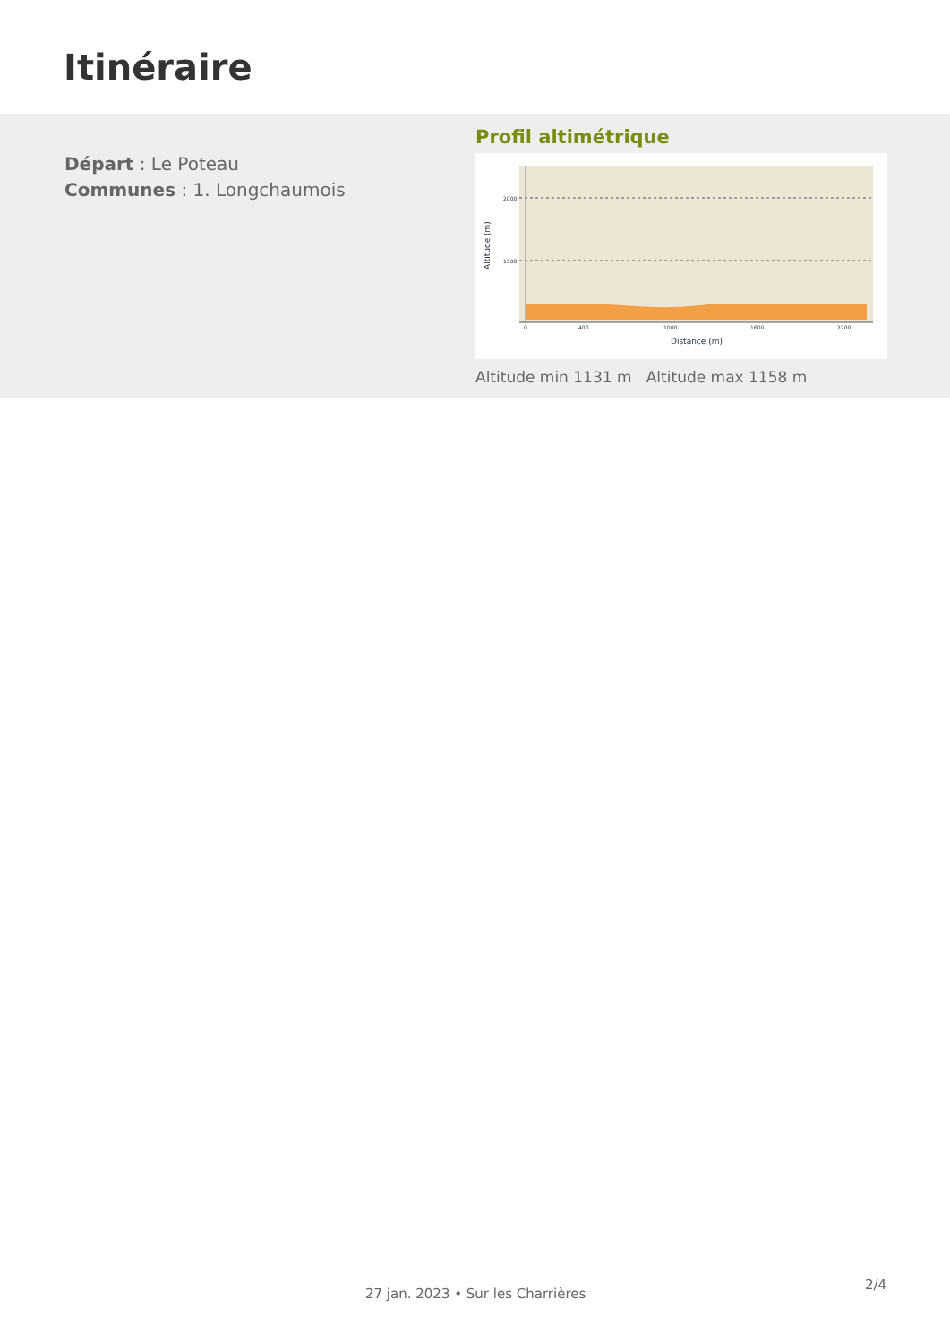Itinéraire
Départ : Le Poteau
Communes : 1. Longchaumois
Profil altimétrique
2000
1500
0
400
1000
1600
2200
Distance (m)
Altitude (m)
Altitude min 1131 m Altitude max 1158 m
27 jan. 2023 • Sur les Charrières
2/4